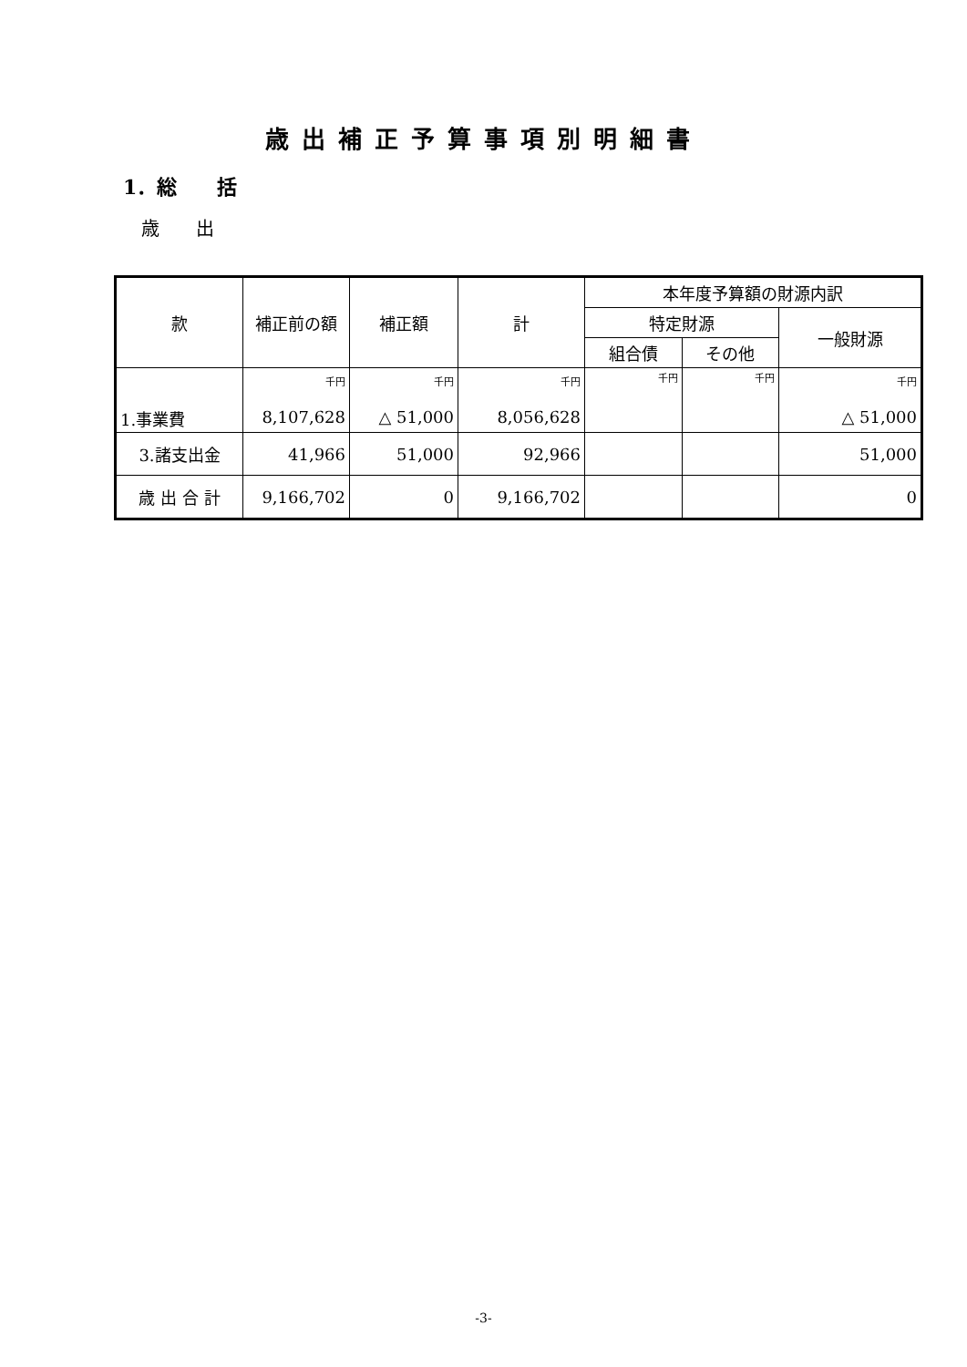歳出補正予算事項別明細書
1．総　　括
歳　　出
| 款 | 補正前の額 | 補正額 | 計 | 本年度予算額の財源内訳 | | |
| --- | --- | --- | --- | --- | --- | --- |
| | | | | 特定財源 | | 一般財源 |
| | | | | 組合債 | その他 | |
| 1.事業費 | 千円 8,107,628 | 千円 △ 51,000 | 千円 8,056,628 | 千円 | 千円 | 千円 △ 51,000 |
| 3.諸支出金 | 41,966 | 51,000 | 92,966 | | | 51,000 |
| 歳 出 合 計 | 9,166,702 | 0 | 9,166,702 | | | 0 |
-3-